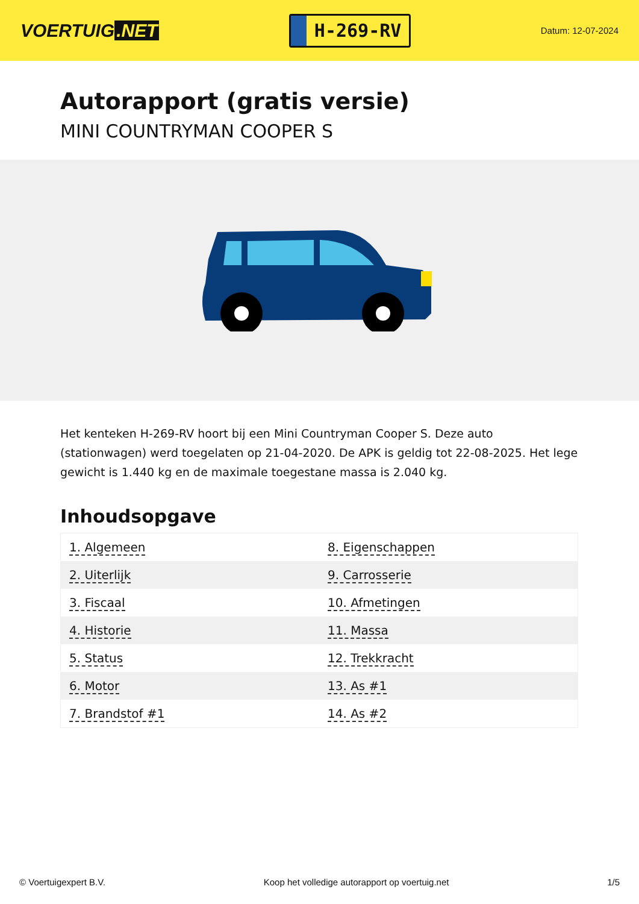VOERTUIG.NET
H-269-RV
Datum: 12-07-2024
Autorapport (gratis versie)
MINI COUNTRYMAN COOPER S
Het kenteken H-269-RV hoort bij een Mini Countryman Cooper S. Deze auto (stationwagen) werd toegelaten op 21-04-2020. De APK is geldig tot 22-08-2025. Het lege gewicht is 1.440 kg en de maximale toegestane massa is 2.040 kg.
Inhoudsopgave
| 1. Algemeen | 8. Eigenschappen |
| 2. Uiterlijk | 9. Carrosserie |
| 3. Fiscaal | 10. Afmetingen |
| 4. Historie | 11. Massa |
| 5. Status | 12. Trekkracht |
| 6. Motor | 13. As #1 |
| 7. Brandstof #1 | 14. As #2 |
© Voertuigexpert B.V. Koop het volledige autorapport op voertuig.net 1/5